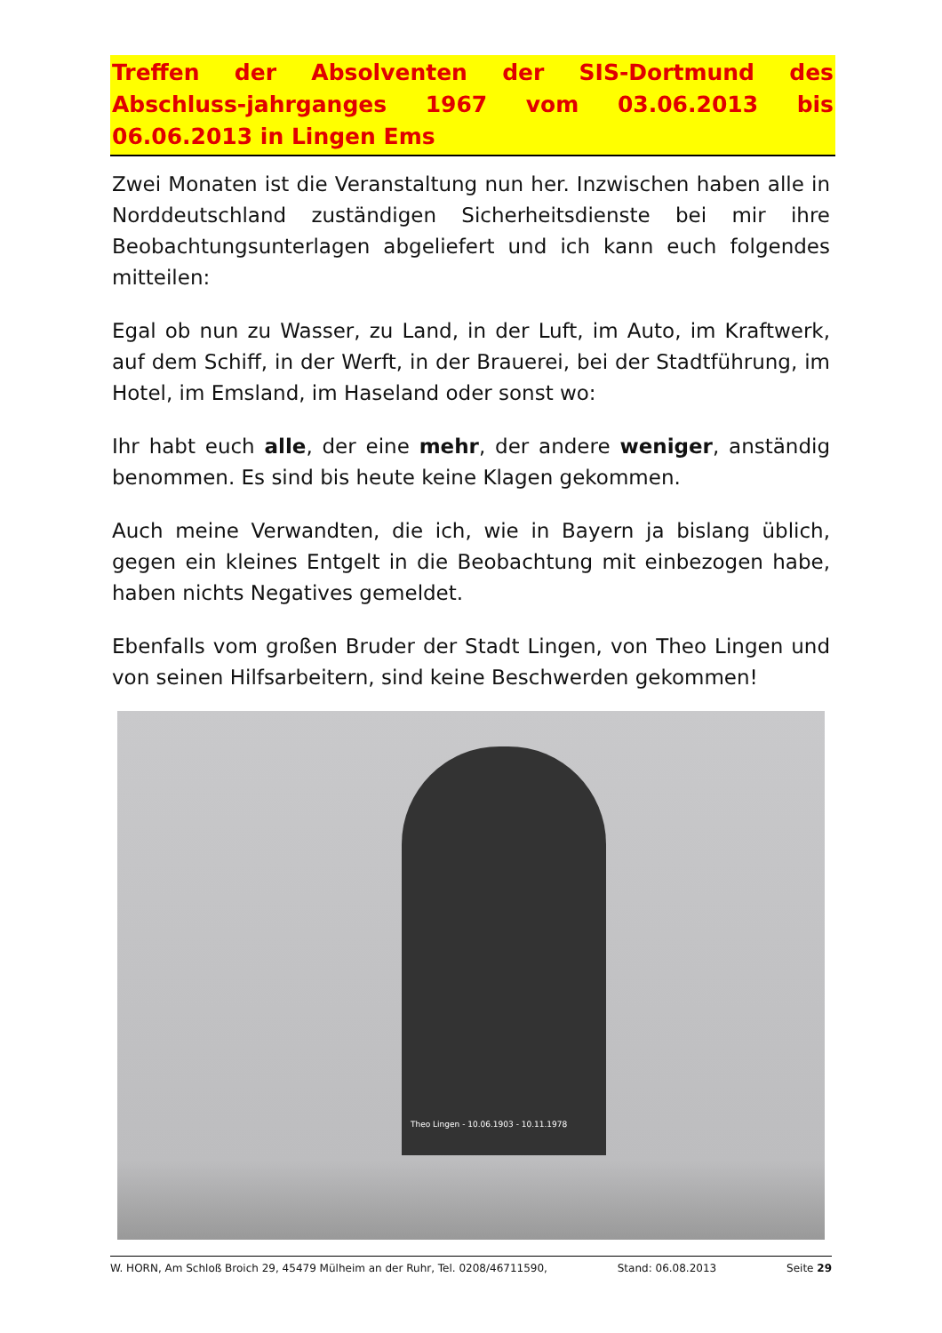Treffen der Absolventen der SIS-Dortmund des Abschluss-jahrganges 1967 vom 03.06.2013 bis 06.06.2013 in Lingen Ems
Zwei Monaten ist die Veranstaltung nun her. Inzwischen haben alle in Norddeutschland zuständigen Sicherheitsdienste bei mir ihre Beobachtungsunterlagen abgeliefert und ich kann euch folgendes mitteilen:
Egal ob nun zu Wasser, zu Land, in der Luft, im Auto, im Kraftwerk, auf dem Schiff, in der Werft, in der Brauerei, bei der Stadtführung, im Hotel, im Emsland, im Haseland oder sonst wo:
Ihr habt euch alle, der eine mehr, der andere weniger, anständig benommen. Es sind bis heute keine Klagen gekommen.
Auch meine Verwandten, die ich, wie in Bayern ja bislang üblich, gegen ein kleines Entgelt in die Beobachtung mit einbezogen habe, haben nichts Negatives gemeldet.
Ebenfalls vom großen Bruder der Stadt Lingen, von Theo Lingen und von seinen Hilfsarbeitern, sind keine Beschwerden gekommen!
Theo Lingen - 10.06.1903 - 10.11.1978
W. HORN, Am Schloß Broich 29, 45479 Mülheim an der Ruhr, Tel. 0208/46711590, Stand: 06.08.2013 Seite 29